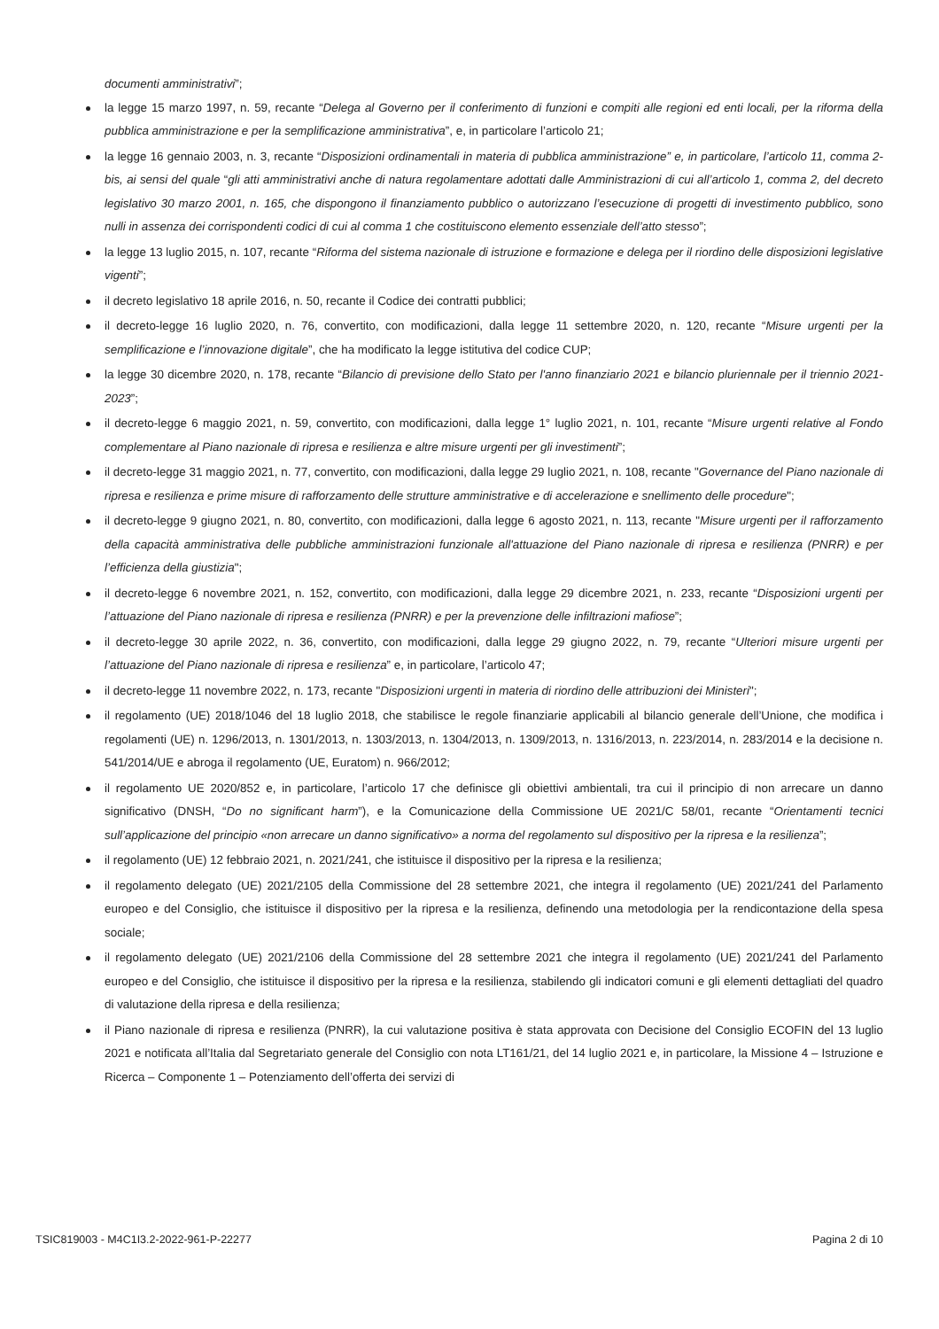documenti amministrativi”;
la legge 15 marzo 1997, n. 59, recante “Delega al Governo per il conferimento di funzioni e compiti alle regioni ed enti locali, per la riforma della pubblica amministrazione e per la semplificazione amministrativa”, e, in particolare l’articolo 21;
la legge 16 gennaio 2003, n. 3, recante “Disposizioni ordinamentali in materia di pubblica amministrazione” e, in particolare, l’articolo 11, comma 2-bis, ai sensi del quale “gli atti amministrativi anche di natura regolamentare adottati dalle Amministrazioni di cui all’articolo 1, comma 2, del decreto legislativo 30 marzo 2001, n. 165, che dispongono il finanziamento pubblico o autorizzano l’esecuzione di progetti di investimento pubblico, sono nulli in assenza dei corrispondenti codici di cui al comma 1 che costituiscono elemento essenziale dell’atto stesso”;
la legge 13 luglio 2015, n. 107, recante “Riforma del sistema nazionale di istruzione e formazione e delega per il riordino delle disposizioni legislative vigenti”;
il decreto legislativo 18 aprile 2016, n. 50, recante il Codice dei contratti pubblici;
il decreto-legge 16 luglio 2020, n. 76, convertito, con modificazioni, dalla legge 11 settembre 2020, n. 120, recante “Misure urgenti per la semplificazione e l’innovazione digitale”, che ha modificato la legge istitutiva del codice CUP;
la legge 30 dicembre 2020, n. 178, recante “Bilancio di previsione dello Stato per l'anno finanziario 2021 e bilancio pluriennale per il triennio 2021-2023”;
il decreto-legge 6 maggio 2021, n. 59, convertito, con modificazioni, dalla legge 1° luglio 2021, n. 101, recante “Misure urgenti relative al Fondo complementare al Piano nazionale di ripresa e resilienza e altre misure urgenti per gli investimenti”;
il decreto-legge 31 maggio 2021, n. 77, convertito, con modificazioni, dalla legge 29 luglio 2021, n. 108, recante "Governance del Piano nazionale di ripresa e resilienza e prime misure di rafforzamento delle strutture amministrative e di accelerazione e snellimento delle procedure";
il decreto-legge 9 giugno 2021, n. 80, convertito, con modificazioni, dalla legge 6 agosto 2021, n. 113, recante "Misure urgenti per il rafforzamento della capacità amministrativa delle pubbliche amministrazioni funzionale all'attuazione del Piano nazionale di ripresa e resilienza (PNRR) e per l’efficienza della giustizia";
il decreto-legge 6 novembre 2021, n. 152, convertito, con modificazioni, dalla legge 29 dicembre 2021, n. 233, recante “Disposizioni urgenti per l’attuazione del Piano nazionale di ripresa e resilienza (PNRR) e per la prevenzione delle infiltrazioni mafiose”;
il decreto-legge 30 aprile 2022, n. 36, convertito, con modificazioni, dalla legge 29 giugno 2022, n. 79, recante “Ulteriori misure urgenti per l’attuazione del Piano nazionale di ripresa e resilienza” e, in particolare, l’articolo 47;
il decreto-legge 11 novembre 2022, n. 173, recante "Disposizioni urgenti in materia di riordino delle attribuzioni dei Ministeri";
il regolamento (UE) 2018/1046 del 18 luglio 2018, che stabilisce le regole finanziarie applicabili al bilancio generale dell’Unione, che modifica i regolamenti (UE) n. 1296/2013, n. 1301/2013, n. 1303/2013, n. 1304/2013, n. 1309/2013, n. 1316/2013, n. 223/2014, n. 283/2014 e la decisione n. 541/2014/UE e abroga il regolamento (UE, Euratom) n. 966/2012;
il regolamento UE 2020/852 e, in particolare, l’articolo 17 che definisce gli obiettivi ambientali, tra cui il principio di non arrecare un danno significativo (DNSH, “Do no significant harm”), e la Comunicazione della Commissione UE 2021/C 58/01, recante “Orientamenti tecnici sull’applicazione del principio «non arrecare un danno significativo» a norma del regolamento sul dispositivo per la ripresa e la resilienza”;
il regolamento (UE) 12 febbraio 2021, n. 2021/241, che istituisce il dispositivo per la ripresa e la resilienza;
il regolamento delegato (UE) 2021/2105 della Commissione del 28 settembre 2021, che integra il regolamento (UE) 2021/241 del Parlamento europeo e del Consiglio, che istituisce il dispositivo per la ripresa e la resilienza, definendo una metodologia per la rendicontazione della spesa sociale;
il regolamento delegato (UE) 2021/2106 della Commissione del 28 settembre 2021 che integra il regolamento (UE) 2021/241 del Parlamento europeo e del Consiglio, che istituisce il dispositivo per la ripresa e la resilienza, stabilendo gli indicatori comuni e gli elementi dettagliati del quadro di valutazione della ripresa e della resilienza;
il Piano nazionale di ripresa e resilienza (PNRR), la cui valutazione positiva è stata approvata con Decisione del Consiglio ECOFIN del 13 luglio 2021 e notificata all’Italia dal Segretariato generale del Consiglio con nota LT161/21, del 14 luglio 2021 e, in particolare, la Missione 4 – Istruzione e Ricerca – Componente 1 – Potenziamento dell’offerta dei servizi di
TSIC819003 - M4C1I3.2-2022-961-P-22277 Pagina 2 di 10